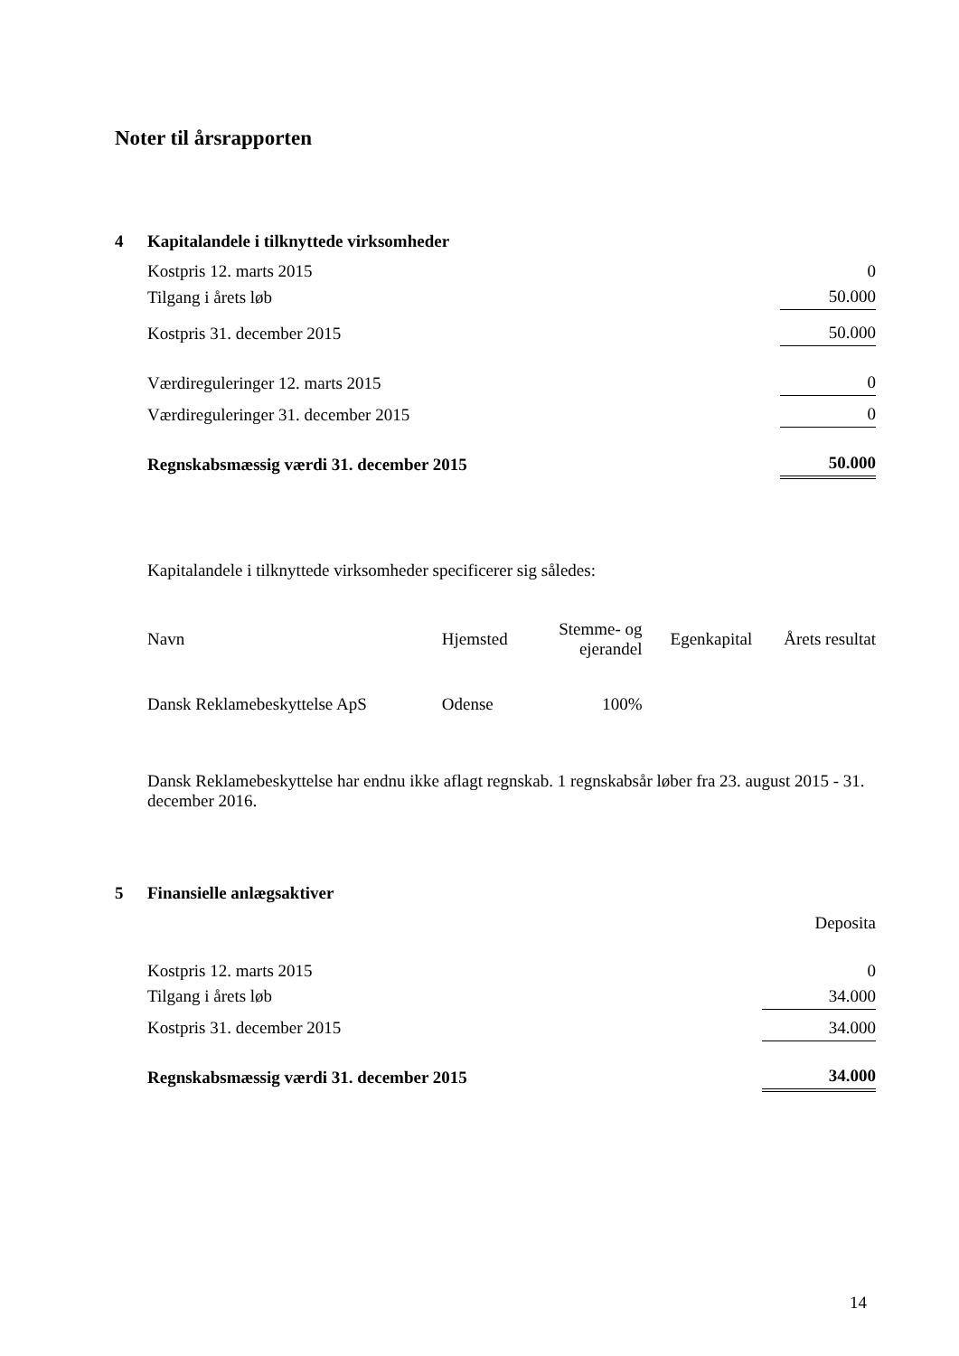Noter til årsrapporten
4 Kapitalandele i tilknyttede virksomheder
| Kostpris 12. marts 2015 | 0 |
| Tilgang i årets løb | 50.000 |
| Kostpris 31. december 2015 | 50.000 |
| Værdireguleringer 12. marts 2015 | 0 |
| Værdireguleringer 31. december 2015 | 0 |
| Regnskabsmæssig værdi 31. december 2015 | 50.000 |
Kapitalandele i tilknyttede virksomheder specificerer sig således:
| Navn | Hjemsted | Stemme- og ejerandel | Egenkapital | Årets resultat |
| --- | --- | --- | --- | --- |
| Dansk Reklamebeskyttelse ApS | Odense | 100% | | |
Dansk Reklamebeskyttelse har endnu ikke aflagt regnskab. 1 regnskabsår løber fra 23. august 2015 - 31. december 2016.
5 Finansielle anlægsaktiver
| | Deposita |
| Kostpris 12. marts 2015 | 0 |
| Tilgang i årets løb | 34.000 |
| Kostpris 31. december 2015 | 34.000 |
| Regnskabsmæssig værdi 31. december 2015 | 34.000 |
14